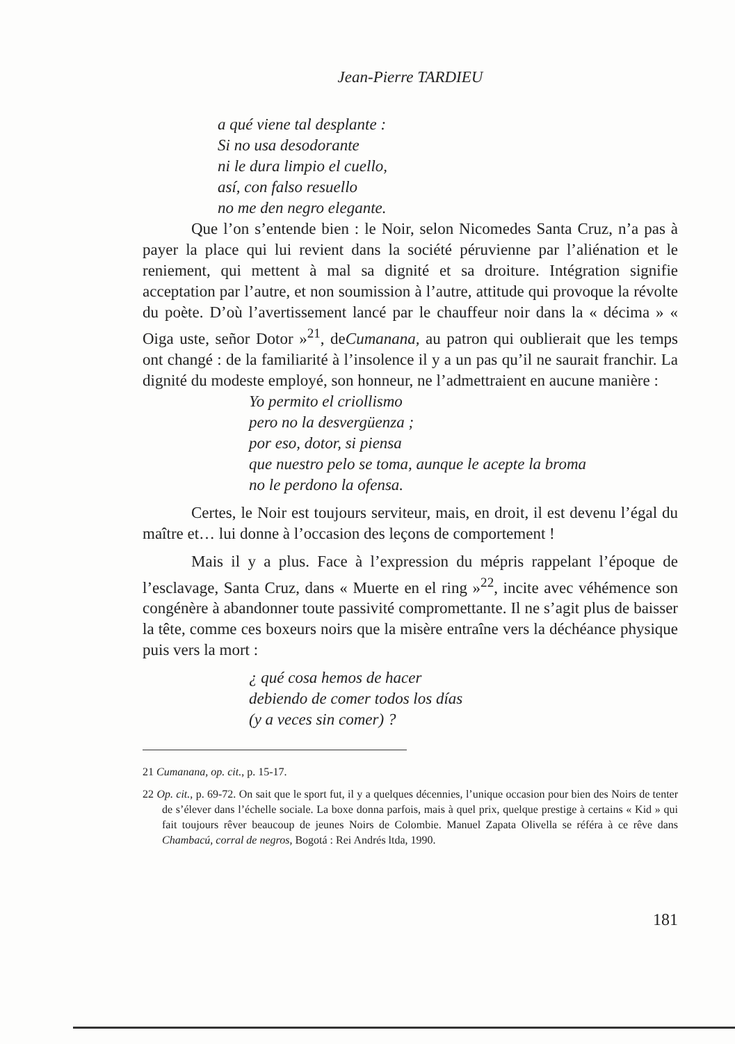Jean-Pierre TARDIEU
a qué viene tal desplante :
Si no usa desodorante
ni le dura limpio el cuello,
así, con falso resuello
no me den negro elegante.
Que l’on s’entende bien : le Noir, selon Nicomedes Santa Cruz, n’a pas à payer la place qui lui revient dans la société péruvienne par l’aliénation et le reniement, qui mettent à mal sa dignité et sa droiture. Intégration signifie acceptation par l’autre, et non soumission à l’autre, attitude qui provoque la révolte du poète. D’où l’avertissement lancé par le chauffeur noir dans la « décima » « Oiga uste, señor Dotor »<sup>21</sup>, deCumanana, au patron qui oublierait que les temps ont changé : de la familiarité à l’insolence il y a un pas qu’il ne saurait franchir. La dignité du modeste employé, son honneur, ne l’admettraient en aucune manière :
Yo permito el criollismo
pero no la desvergüenza ;
por eso, dotor, si piensa
que nuestro pelo se toma, aunque le acepte la broma
no le perdono la ofensa.
Certes, le Noir est toujours serviteur, mais, en droit, il est devenu l’égal du maître et… lui donne à l’occasion des leçons de comportement !
Mais il y a plus. Face à l’expression du mépris rappelant l’époque de l’esclavage, Santa Cruz, dans « Muerte en el ring »<sup>22</sup>, incite avec véhémence son congénère à abandonner toute passivité compromettante. Il ne s’agit plus de baisser la tête, comme ces boxeurs noirs que la misère entraîne vers la déchéance physique puis vers la mort :
¿ qué cosa hemos de hacer
debiendo de comer todos los días
(y a veces sin comer) ?
21 Cumanana, op. cit., p. 15-17.
22 Op. cit., p. 69-72. On sait que le sport fut, il y a quelques décennies, l’unique occasion pour bien des Noirs de tenter de s’élever dans l’échelle sociale. La boxe donna parfois, mais à quel prix, quelque prestige à certains « Kid » qui fait toujours rêver beaucoup de jeunes Noirs de Colombie. Manuel Zapata Olivella se référa à ce rêve dans Chambacú, corral de negros, Bogotá : Rei Andrés ltda, 1990.
181